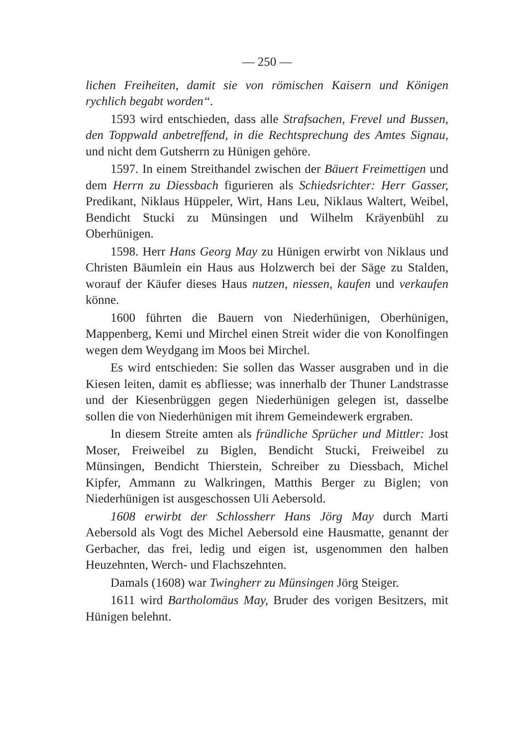— 250 —
lichen Freiheiten, damit sie von römischen Kaisern und Königen rychlich begabt worden“.
1593 wird entschieden, dass alle Strafsachen, Frevel und Bussen, den Toppwald anbetreffend, in die Rechtsprechung des Amtes Signau, und nicht dem Gutsherrn zu Hünigen gehöre.
1597. In einem Streithandel zwischen der Bäuert Freimettigen und dem Herrn zu Diessbach figurieren als Schiedsrichter: Herr Gasser, Predikant, Niklaus Hüppeler, Wirt, Hans Leu, Niklaus Waltert, Weibel, Bendicht Stucki zu Münsingen und Wilhelm Kräyenbühl zu Oberhünigen.
1598. Herr Hans Georg May zu Hünigen erwirbt von Niklaus und Christen Bäumlein ein Haus aus Holzwerch bei der Säge zu Stalden, worauf der Käufer dieses Haus nutzen, niessen, kaufen und verkaufen könne.
1600 führten die Bauern von Niederhünigen, Oberhünigen, Mappenberg, Kemi und Mirchel einen Streit wider die von Konolfingen wegen dem Weydgang im Moos bei Mirchel.
Es wird entschieden: Sie sollen das Wasser ausgraben und in die Kiesen leiten, damit es abfliesse; was innerhalb der Thuner Landstrasse und der Kiesenbrüggen gegen Niederhünigen gelegen ist, dasselbe sollen die von Niederhünigen mit ihrem Gemeindewerk ergraben.
In diesem Streite amten als fründliche Sprücher und Mittler: Jost Moser, Freiweibel zu Biglen, Bendicht Stucki, Freiweibel zu Münsingen, Bendicht Thierstein, Schreiber zu Diessbach, Michel Kipfer, Ammann zu Walkringen, Matthis Berger zu Biglen; von Niederhünigen ist ausgeschossen Uli Aebersold.
1608 erwirbt der Schlossherr Hans Jörg May durch Marti Aebersold als Vogt des Michel Aebersold eine Hausmatte, genannt der Gerbacher, das frei, ledig und eigen ist, usgenommen den halben Heuzehnten, Werch- und Flachszehnten.
Damals (1608) war Twingherr zu Münsingen Jörg Steiger.
1611 wird Bartholomäus May, Bruder des vorigen Besitzers, mit Hünigen belehnt.